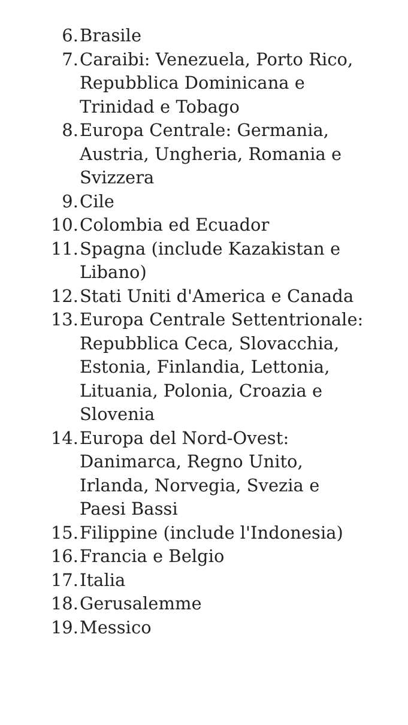6. Brasile
7. Caraibi: Venezuela, Porto Rico, Repubblica Dominicana e Trinidad e Tobago
8. Europa Centrale: Germania, Austria, Ungheria, Romania e Svizzera
9. Cile
10. Colombia ed Ecuador
11. Spagna (include Kazakistan e Libano)
12. Stati Uniti d'America e Canada
13. Europa Centrale Settentrionale: Repubblica Ceca, Slovacchia, Estonia, Finlandia, Lettonia, Lituania, Polonia, Croazia e Slovenia
14. Europa del Nord-Ovest: Danimarca, Regno Unito, Irlanda, Norvegia, Svezia e Paesi Bassi
15. Filippine (include l'Indonesia)
16. Francia e Belgio
17. Italia
18. Gerusalemme
19. Messico